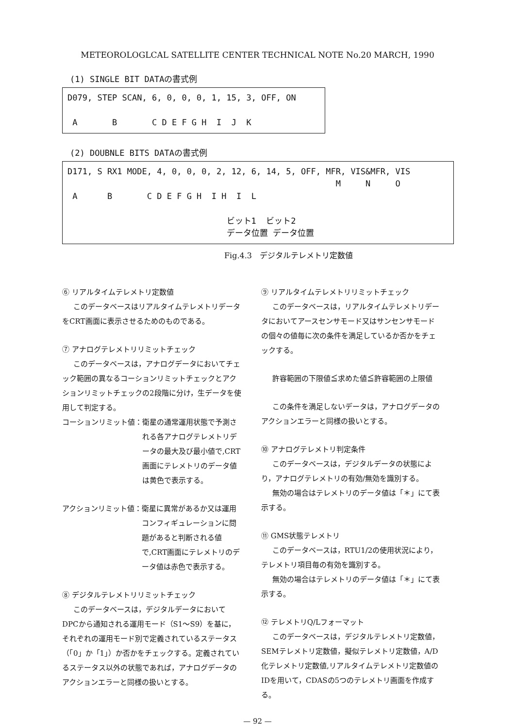METEOROLOGLCAL SATELLITE CENTER TECHNICAL NOTE No.20 MARCH, 1990
(1) SINGLE BIT DATAの書式例
D079, STEP SCAN, 6, 0, 0, 0, 1, 15, 3, OFF, ON A B C D E F G H I J K
(2) DOUBNLE BITS DATAの書式例
D171, S RX1 MODE, 4, 0, 0, 0, 2, 12, 6, 14, 5, OFF, MFR, VIS&MFR, VIS M N O A B C D E F G H I H I L ビット1 ビット2 データ位置 データ位置
Fig.4.3　デジタルテレメトリ定数値
⑥ リアルタイムテレメトリ定数値
このデータベースはリアルタイムテレメトリデータをCRT画面に表示させるためのものである。
⑦ アナログテレメトリリミットチェック
このデータベースは，アナログデータにおいてチェック範囲の異なるコーションリミットチェックとアクションリミットチェックの2段階に分け，生データを使用して判定する。
コーションリミット値： 衛星の通常運用状態で予測される各アナログテレメトリデータの最大及び最小値で,CRT画面にテレメトリのデータ値は黄色で表示する。
アクションリミット値： 衛星に異常があるか又は運用コンフィギュレーションに問題があると判断される値で,CRT画面にテレメトリのデータ値は赤色で表示する。
⑧ デジタルテレメトリリミットチェック
このデータベースは，デジタルデータにおいてDPCから通知される運用モード（S1～S9）を基に，それぞれの運用モード別で定義されているステータス（「0」か「1」）か否かをチェックする。定義されているステータス以外の状態であれば，アナログデータのアクションエラーと同様の扱いとする。
⑨ リアルタイムテレメトリリミットチェック
このデータベースは，リアルタイムテレメトリデータにおいてアースセンサモード又はサンセンサモードの個々の値毎に次の条件を満足しているか否かをチェックする。
許容範囲の下限値≦求めた値≦許容範囲の上限値
この条件を満足しないデータは，アナログデータのアクションエラーと同様の扱いとする。
⑩ アナログテレメトリ判定条件
このデータベースは，デジタルデータの状態により，アナログテレメトリの有効/無効を識別する。
無効の場合はテレメトリのデータ値は「＊」にて表示する。
⑪ GMS状態テレメトリ
このデータベースは，RTU1/2の使用状況により，テレメトリ項目毎の有効を識別する。
無効の場合はテレメトリのデータ値は「＊」にて表示する。
⑫ テレメトリQ/Lフォーマット
このデータベースは，デジタルテレメトリ定数値，SEMテレメトリ定数値，擬似テレメトリ定数値，A/D化テレメトリ定数値,リアルタイムテレメトリ定数値のIDを用いて，CDASの5つのテレメトリ画面を作成する。
— 92 —